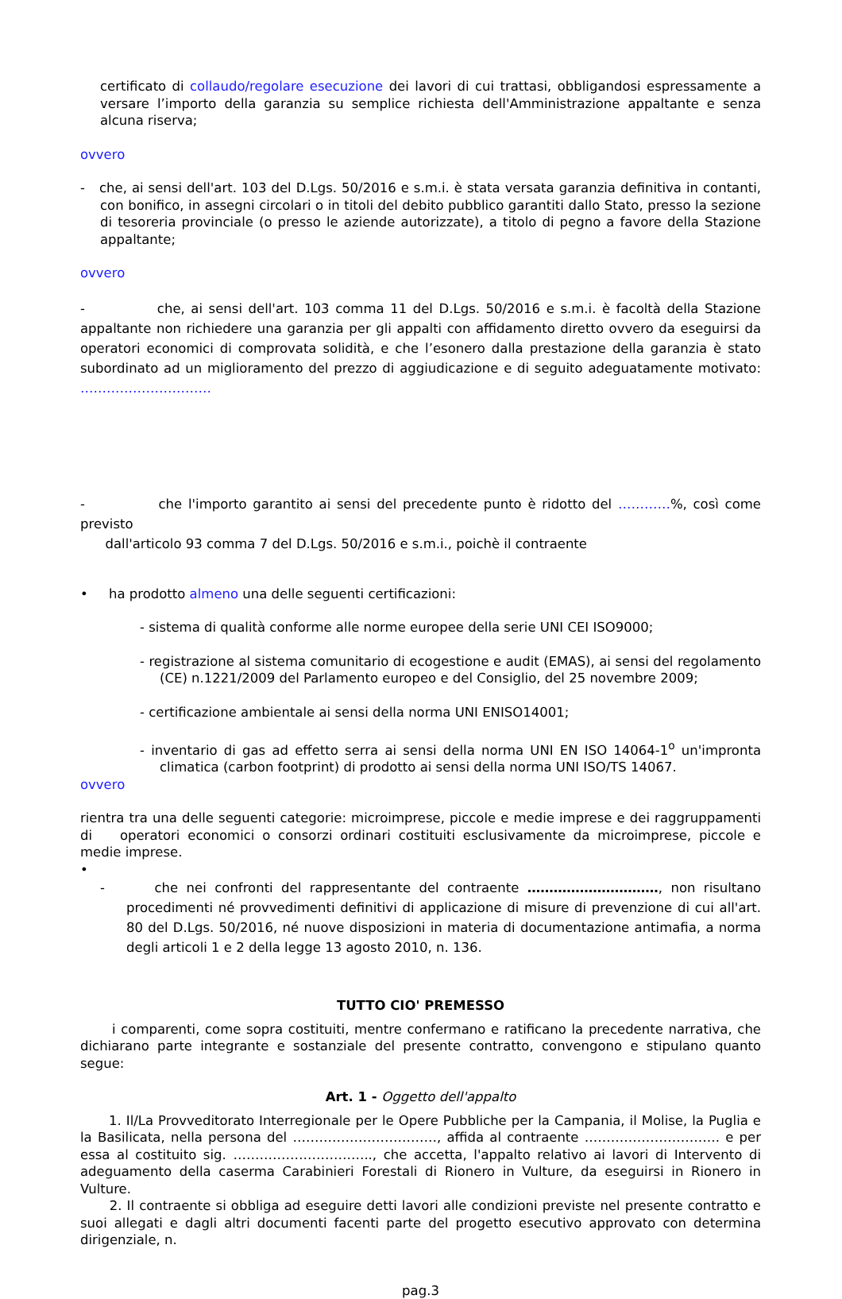certificato di collaudo/regolare esecuzione dei lavori di cui trattasi, obbligandosi espressamente a versare l’importo della garanzia su semplice richiesta dell'Amministrazione appaltante e senza alcuna riserva;
ovvero
- che, ai sensi dell'art. 103 del D.Lgs. 50/2016 e s.m.i. è stata versata garanzia definitiva in contanti, con bonifico, in assegni circolari o in titoli del debito pubblico garantiti dallo Stato, presso la sezione di tesoreria provinciale (o presso le aziende autorizzate), a titolo di pegno a favore della Stazione appaltante;
ovvero
- che, ai sensi dell'art. 103 comma 11 del D.Lgs. 50/2016 e s.m.i. è facoltà della Stazione appaltante non richiedere una garanzia per gli appalti con affidamento diretto ovvero da eseguirsi da operatori economici di comprovata solidità, e che l’esonero dalla prestazione della garanzia è stato subordinato ad un miglioramento del prezzo di aggiudicazione e di seguito adeguatamente motivato: …………………………
- che l'importo garantito ai sensi del precedente punto è ridotto del …………%, così come previsto
dall'articolo 93 comma 7 del D.Lgs. 50/2016 e s.m.i., poichè il contraente
• ha prodotto almeno una delle seguenti certificazioni:
- sistema di qualità conforme alle norme europee della serie UNI CEI ISO9000;
- registrazione al sistema comunitario di ecogestione e audit (EMAS), ai sensi del regolamento (CE) n.1221/2009 del Parlamento europeo e del Consiglio, del 25 novembre 2009;
- certificazione ambientale ai sensi della norma UNI ENISO14001;
- inventario di gas ad effetto serra ai sensi della norma UNI EN ISO 14064-1<sup>o</sup> un'impronta climatica (carbon footprint) di prodotto ai sensi della norma UNI ISO/TS 14067.
ovvero
rientra tra una delle seguenti categorie: microimprese, piccole e medie imprese e dei raggruppamenti di operatori economici o consorzi ordinari costituiti esclusivamente da microimprese, piccole e medie imprese.
•
- che nei confronti del rappresentante del contraente …………………………, non risultano procedimenti né provvedimenti definitivi di applicazione di misure di prevenzione di cui all'art. 80 del D.Lgs. 50/2016, né nuove disposizioni in materia di documentazione antimafia, a norma degli articoli 1 e 2 della legge 13 agosto 2010, n. 136.
TUTTO CIO' PREMESSO
i comparenti, come sopra costituiti, mentre confermano e ratificano la precedente narrativa, che dichiarano parte integrante e sostanziale del presente contratto, convengono e stipulano quanto segue:
Art. 1 - Oggetto dell'appalto
1. Il/La Provveditorato Interregionale per le Opere Pubbliche per la Campania, il Molise, la Puglia e la Basilicata, nella persona del ……………………………, affida al contraente …………………………. e per essa al costituito sig. ………………………….., che accetta, l'appalto relativo ai lavori di Intervento di adeguamento della caserma Carabinieri Forestali di Rionero in Vulture, da eseguirsi in Rionero in Vulture.
2. Il contraente si obbliga ad eseguire detti lavori alle condizioni previste nel presente contratto e suoi allegati e dagli altri documenti facenti parte del progetto esecutivo approvato con determina dirigenziale, n.
pag.3